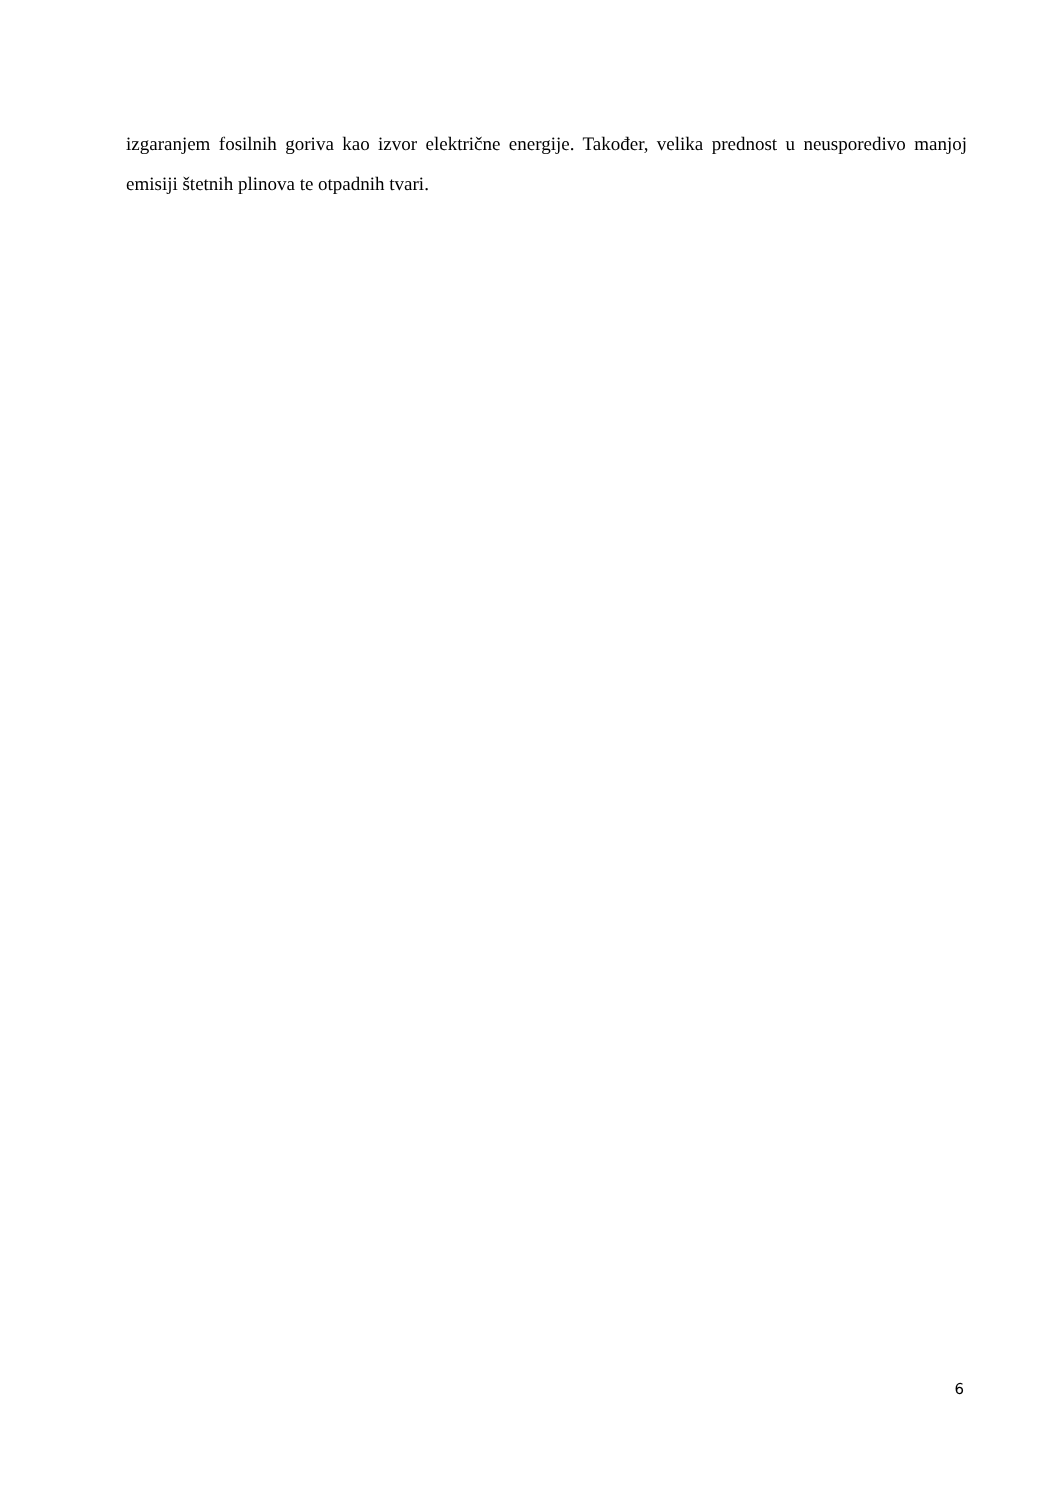izgaranjem fosilnih goriva kao izvor električne energije. Također, velika prednost u neusporedivo manjoj emisiji štetnih plinova te otpadnih tvari.
6